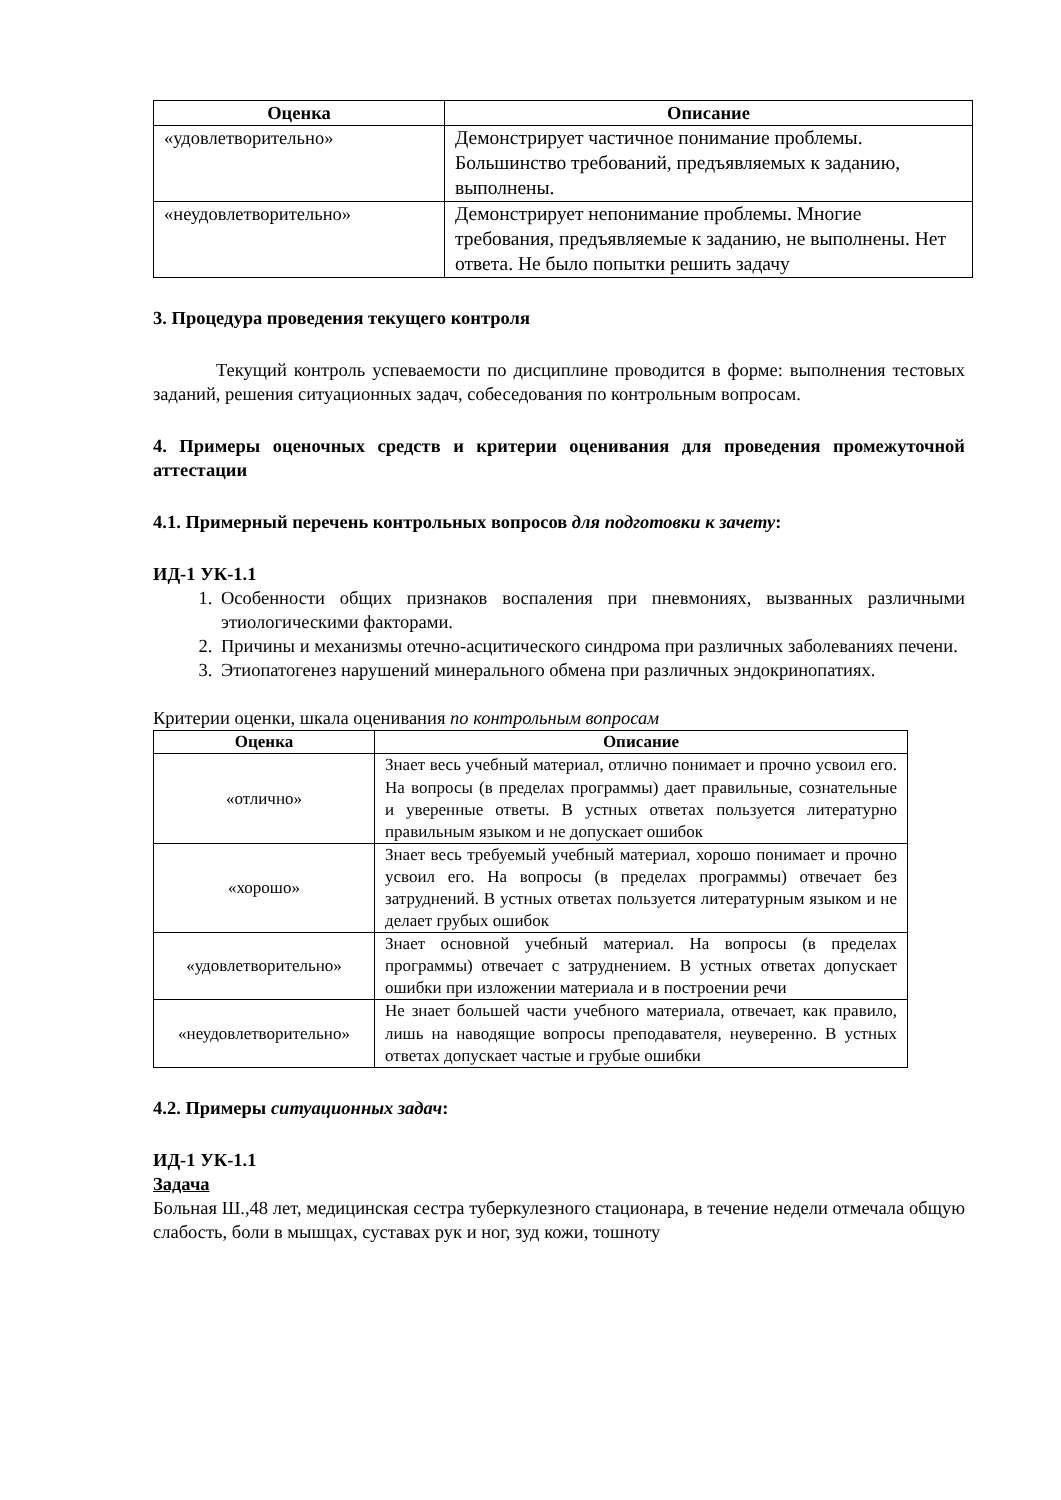| Оценка | Описание |
| --- | --- |
| «удовлетворительно» | Демонстрирует частичное понимание проблемы. Большинство требований, предъявляемых к заданию, выполнены. |
| «неудовлетворительно» | Демонстрирует непонимание проблемы. Многие требования, предъявляемые к заданию, не выполнены. Нет ответа. Не было попытки решить задачу |
3. Процедура проведения текущего контроля
Текущий контроль успеваемости по дисциплине проводится в форме: выполнения тестовых заданий, решения ситуационных задач, собеседования по контрольным вопросам.
4. Примеры оценочных средств и критерии оценивания для проведения промежуточной аттестации
4.1. Примерный перечень контрольных вопросов для подготовки к зачету:
ИД-1 УК-1.1
1. Особенности общих признаков воспаления при пневмониях, вызванных различными этиологическими факторами.
2. Причины и механизмы отечно-асцитического синдрома при различных заболеваниях печени.
3. Этиопатогенез нарушений минерального обмена при различных эндокринопатиях.
Критерии оценки, шкала оценивания по контрольным вопросам
| Оценка | Описание |
| --- | --- |
| «отлично» | Знает весь учебный материал, отлично понимает и прочно усвоил его. На вопросы (в пределах программы) дает правильные, сознательные и уверенные ответы. В устных ответах пользуется литературно правильным языком и не допускает ошибок |
| «хорошо» | Знает весь требуемый учебный материал, хорошо понимает и прочно усвоил его. На вопросы (в пределах программы) отвечает без затруднений. В устных ответах пользуется литературным языком и не делает грубых ошибок |
| «удовлетворительно» | Знает основной учебный материал. На вопросы (в пределах программы) отвечает с затруднением. В устных ответах допускает ошибки при изложении материала и в построении речи |
| «неудовлетворительно» | Не знает большей части учебного материала, отвечает, как правило, лишь на наводящие вопросы преподавателя, неуверенно. В устных ответах допускает частые и грубые ошибки |
4.2. Примеры ситуационных задач:
ИД-1 УК-1.1
Задача
Больная Ш.,48 лет, медицинская сестра туберкулезного стационара, в течение недели отмечала общую слабость, боли в мышцах, суставах рук и ног, зуд кожи, тошноту